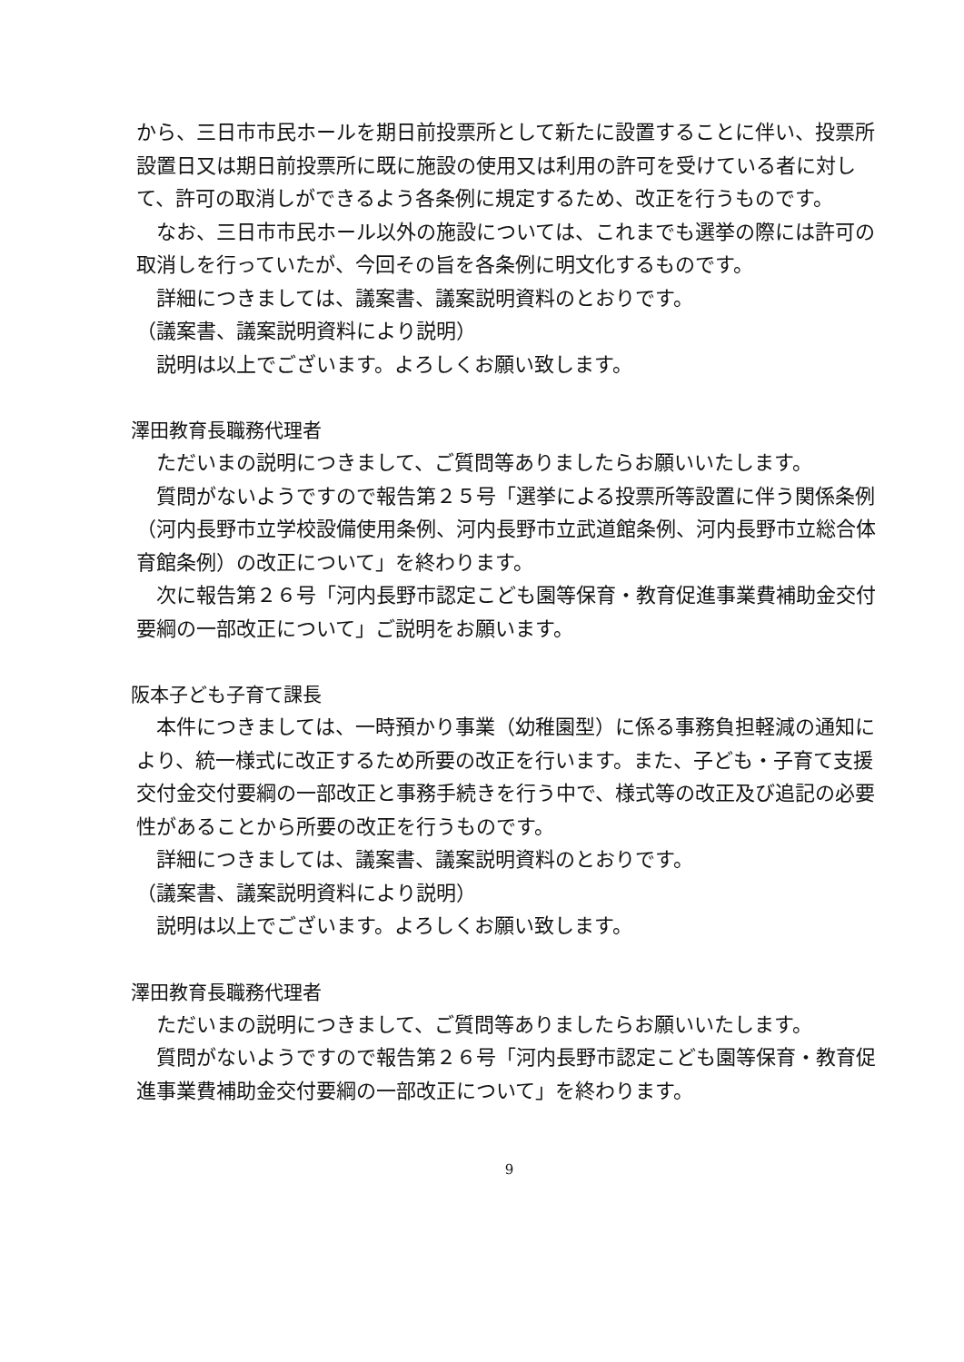から、三日市市民ホールを期日前投票所として新たに設置することに伴い、投票所設置日又は期日前投票所に既に施設の使用又は利用の許可を受けている者に対して、許可の取消しができるよう各条例に規定するため、改正を行うものです。
なお、三日市市民ホール以外の施設については、これまでも選挙の際には許可の取消しを行っていたが、今回その旨を各条例に明文化するものです。
詳細につきましては、議案書、議案説明資料のとおりです。
（議案書、議案説明資料により説明）
説明は以上でございます。よろしくお願い致します。
澤田教育長職務代理者
ただいまの説明につきまして、ご質問等ありましたらお願いいたします。
質問がないようですので報告第２５号「選挙による投票所等設置に伴う関係条例（河内長野市立学校設備使用条例、河内長野市立武道館条例、河内長野市立総合体育館条例）の改正について」を終わります。
次に報告第２６号「河内長野市認定こども園等保育・教育促進事業費補助金交付要綱の一部改正について」ご説明をお願います。
阪本子ども子育て課長
本件につきましては、一時預かり事業（幼稚園型）に係る事務負担軽減の通知により、統一様式に改正するため所要の改正を行います。また、子ども・子育て支援交付金交付要綱の一部改正と事務手続きを行う中で、様式等の改正及び追記の必要性があることから所要の改正を行うものです。
詳細につきましては、議案書、議案説明資料のとおりです。
（議案書、議案説明資料により説明）
説明は以上でございます。よろしくお願い致します。
澤田教育長職務代理者
ただいまの説明につきまして、ご質問等ありましたらお願いいたします。
質問がないようですので報告第２６号「河内長野市認定こども園等保育・教育促進事業費補助金交付要綱の一部改正について」を終わります。
9